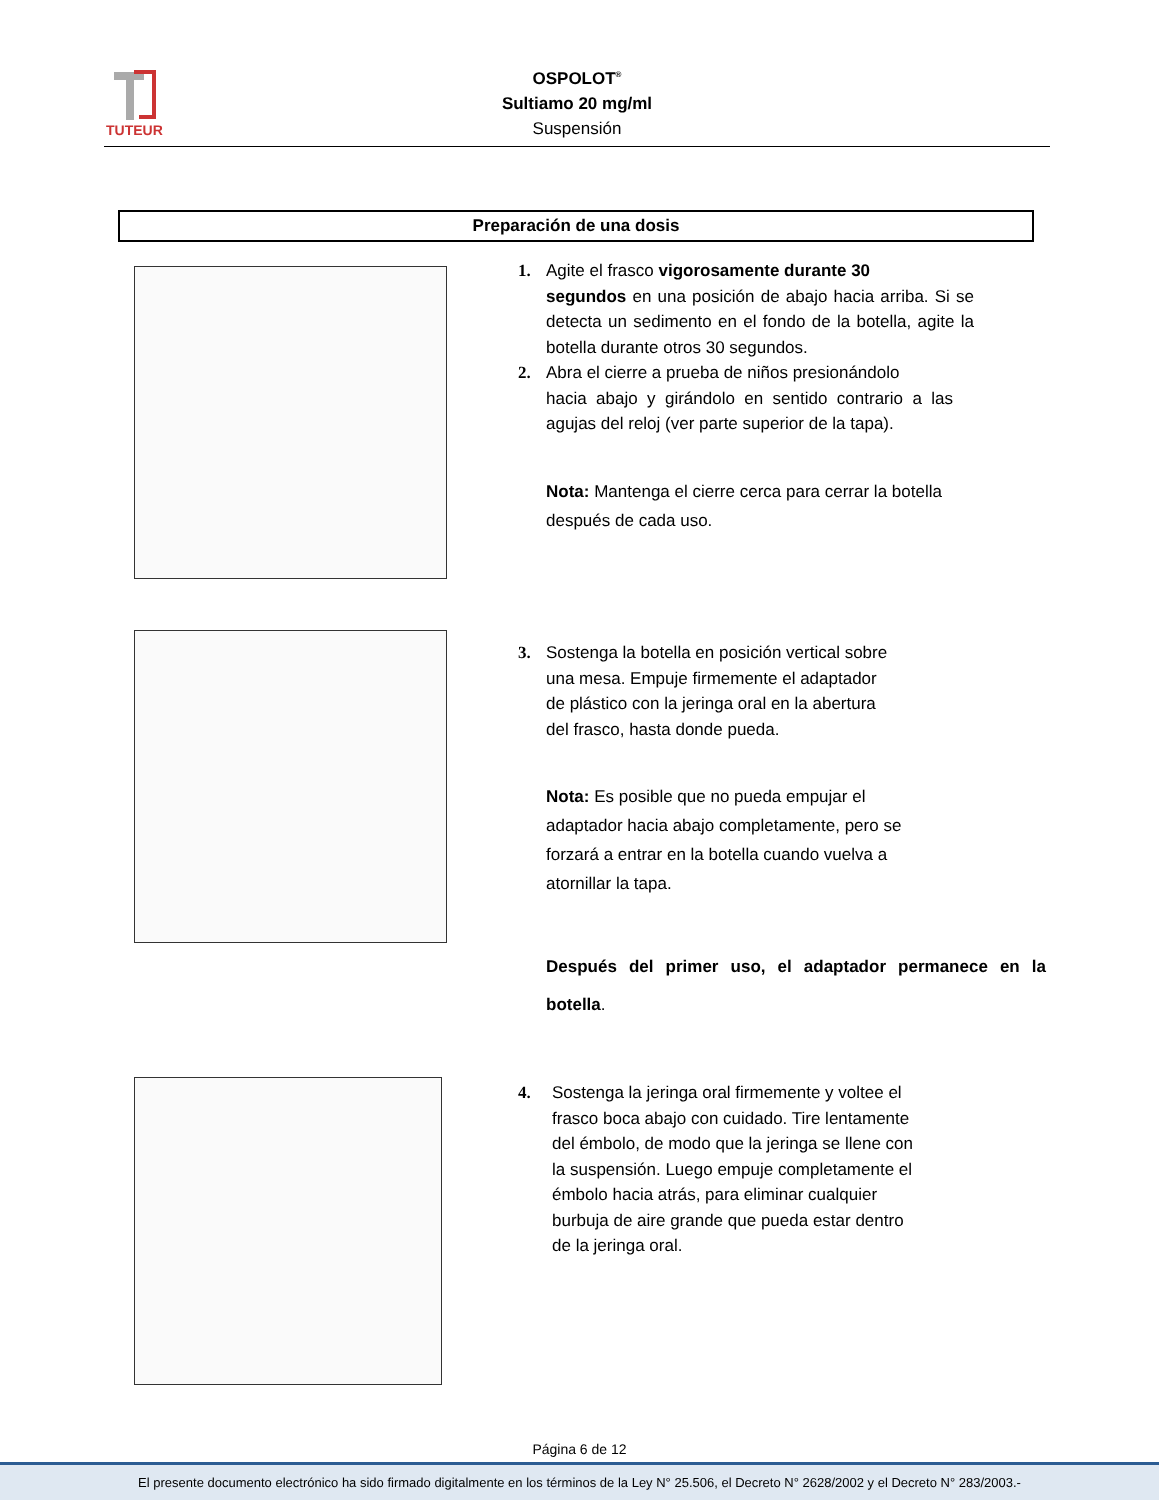TUTEUR
OSPOLOT<sup>®</sup>
Sultiamo 20 mg/ml
Suspensión
Preparación de una dosis
1. Agite el frasco vigorosamente durante 30
segundos en una posición de abajo hacia arriba. Si se detecta un sedimento en el fondo de la botella, agite la botella durante otros 30 segundos.
2. Abra el cierre a prueba de niños presionándolo
hacia abajo y girándolo en sentido contrario a las agujas del reloj (ver parte superior de la tapa).
Nota: Mantenga el cierre cerca para cerrar la botella después de cada uso.
3. Sostenga la botella en posición vertical sobre
una mesa. Empuje firmemente el adaptador
de plástico con la jeringa oral en la abertura
del frasco, hasta donde pueda.
Nota: Es posible que no pueda empujar el adaptador hacia abajo completamente, pero se forzará a entrar en la botella cuando vuelva a atornillar la tapa.
Después del primer uso, el adaptador permanece en la botella.
4. Sostenga la jeringa oral firmemente y voltee el
frasco boca abajo con cuidado. Tire lentamente
del émbolo, de modo que la jeringa se llene con
la suspensión. Luego empuje completamente el
émbolo hacia atrás, para eliminar cualquier
burbuja de aire grande que pueda estar dentro
de la jeringa oral.
Página 6 de 12
El presente documento electrónico ha sido firmado digitalmente en los términos de la Ley N° 25.506, el Decreto N° 2628/2002 y el Decreto N° 283/2003.-